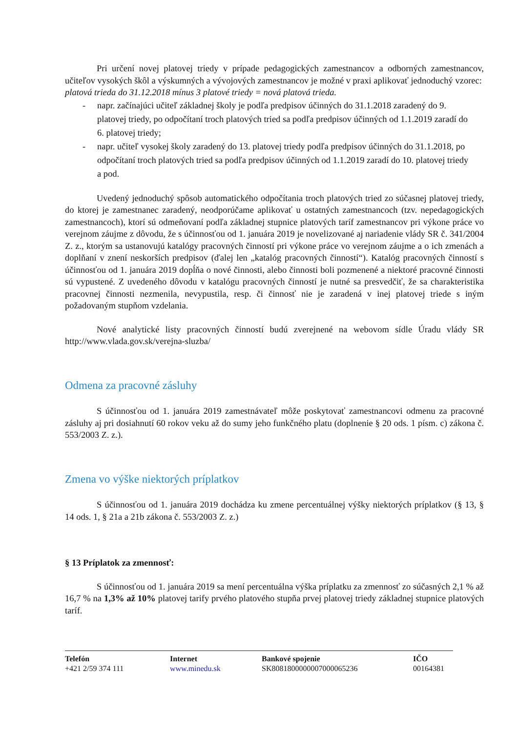Pri určení novej platovej triedy v prípade pedagogických zamestnancov a odborných zamestnancov, učiteľov vysokých škôl a výskumných a vývojových zamestnancov je možné v praxi aplikovať jednoduchý vzorec:
platová trieda do 31.12.2018 mínus 3 platové triedy = nová platová trieda.
- napr. začínajúci učiteľ základnej školy je podľa predpisov účinných do 31.1.2018 zaradený do 9. platovej triedy, po odpočítaní troch platových tried sa podľa predpisov účinných od 1.1.2019 zaradí do 6. platovej triedy;
- napr. učiteľ vysokej školy zaradený do 13. platovej triedy podľa predpisov účinných do 31.1.2018, po odpočítaní troch platových tried sa podľa predpisov účinných od 1.1.2019 zaradí do 10. platovej triedy a pod.
Uvedený jednoduchý spôsob automatického odpočítania troch platových tried zo súčasnej platovej triedy, do ktorej je zamestnanec zaradený, neodporúčame aplikovať u ostatných zamestnancoch (tzv. nepedagogických zamestnancoch), ktorí sú odmeňovaní podľa základnej stupnice platových taríf zamestnancov pri výkone práce vo verejnom záujme z dôvodu, že s účinnosťou od 1. januára 2019 je novelizované aj nariadenie vlády SR č. 341/2004 Z. z., ktorým sa ustanovujú katalógy pracovných činností pri výkone práce vo verejnom záujme a o ich zmenách a doplňaní v znení neskorších predpisov (ďalej len „katalóg pracovných činností“). Katalóg pracovných činností s účinnosťou od 1. januára 2019 dopĺňa o nové činnosti, alebo činnosti boli pozmenené a niektoré pracovné činnosti sú vypustené. Z uvedeného dôvodu v katalógu pracovných činností je nutné sa presvedčiť, že sa charakteristika pracovnej činnosti nezmenila, nevypustila, resp. či činnosť nie je zaradená v inej platovej triede s iným požadovaným stupňom vzdelania.
Nové analytické listy pracovných činností budú zverejnené na webovom sídle Úradu vlády SR http://www.vlada.gov.sk/verejna-sluzba/
Odmena za pracovné zásluhy
S účinnosťou od 1. januára 2019 zamestnávateľ môže poskytovať zamestnancovi odmenu za pracovné zásluhy aj pri dosiahnutí 60 rokov veku až do sumy jeho funkčného platu (doplnenie § 20 ods. 1 písm. c) zákona č. 553/2003 Z. z.).
Zmena vo výške niektorých príplatkov
S účinnosťou od 1. januára 2019 dochádza ku zmene percentuálnej výšky niektorých príplatkov (§ 13, § 14 ods. 1, § 21a a 21b zákona č. 553/2003 Z. z.)
§ 13 Príplatok za zmennosť:
S účinnosťou od 1. januára 2019 sa mení percentuálna výška príplatku za zmennosť zo súčasných 2,1 % až 16,7 % na 1,3% až 10% platovej tarify prvého platového stupňa prvej platovej triedy základnej stupnice platových taríf.
Telefón
+421 2/59 374 111
Internet
www.minedu.sk
Bankové spojenie
SK8081800000007000065236
IČO
00164381